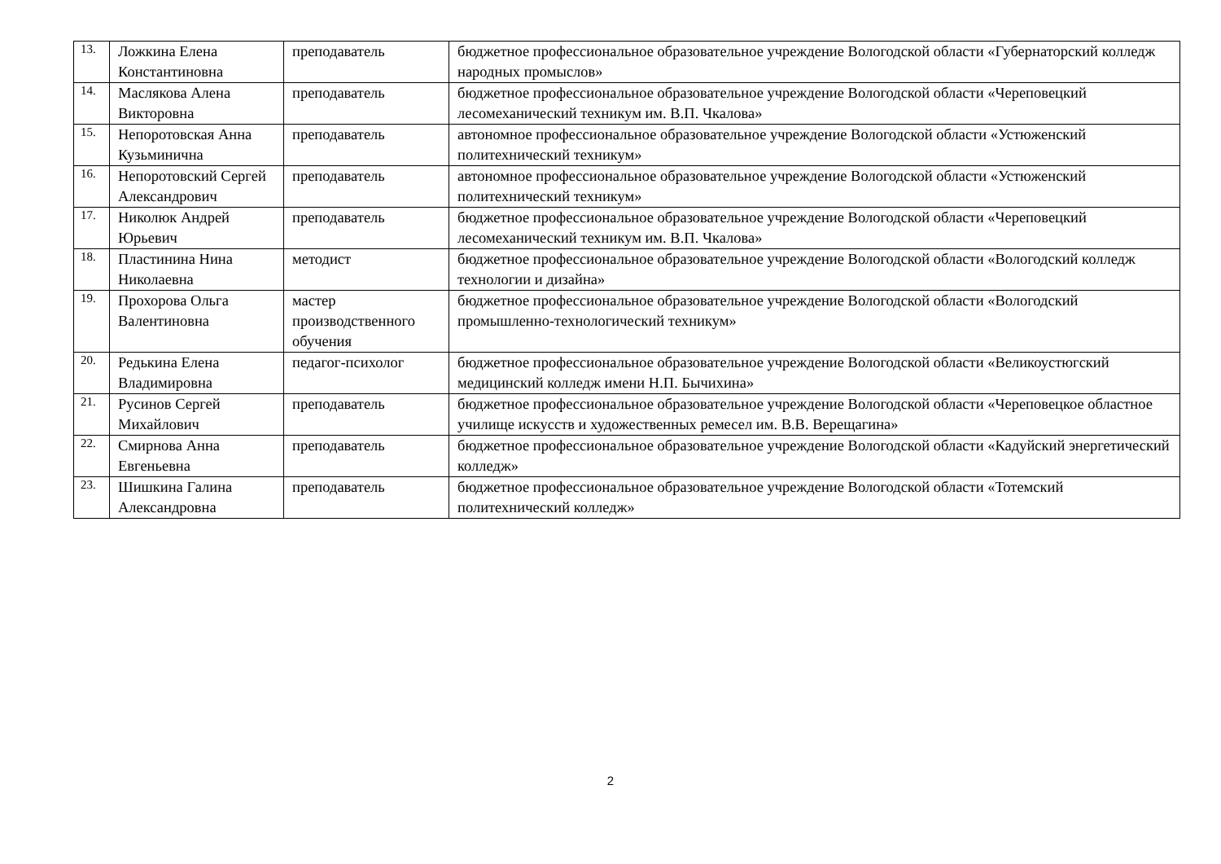| 13. | Ложкина Елена Константиновна | преподаватель | бюджетное профессиональное образовательное учреждение Вологодской области «Губернаторский колледж народных промыслов» |
| 14. | Маслякова Алена Викторовна | преподаватель | бюджетное профессиональное образовательное учреждение Вологодской области «Череповецкий лесомеханический техникум им. В.П. Чкалова» |
| 15. | Непоротовская Анна Кузьминична | преподаватель | автономное профессиональное образовательное учреждение Вологодской области «Устюженский политехнический техникум» |
| 16. | Непоротовский Сергей Александрович | преподаватель | автономное профессиональное образовательное учреждение Вологодской области «Устюженский политехнический техникум» |
| 17. | Николюк Андрей Юрьевич | преподаватель | бюджетное профессиональное образовательное учреждение Вологодской области «Череповецкий лесомеханический техникум им. В.П. Чкалова» |
| 18. | Пластинина Нина Николаевна | методист | бюджетное профессиональное образовательное учреждение Вологодской области «Вологодский колледж технологии и дизайна» |
| 19. | Прохорова Ольга Валентиновна | мастер производственного обучения | бюджетное профессиональное образовательное учреждение Вологодской области «Вологодский промышленно-технологический техникум» |
| 20. | Редькина Елена Владимировна | педагог-психолог | бюджетное профессиональное образовательное учреждение Вологодской области «Великоустюгский медицинский колледж имени Н.П. Бычихина» |
| 21. | Русинов Сергей Михайлович | преподаватель | бюджетное профессиональное образовательное учреждение Вологодской области «Череповецкое областное училище искусств и художественных ремесел им. В.В. Верещагина» |
| 22. | Смирнова Анна Евгеньевна | преподаватель | бюджетное профессиональное образовательное учреждение Вологодской области «Кадуйский энергетический колледж» |
| 23. | Шишкина Галина Александровна | преподаватель | бюджетное профессиональное образовательное учреждение Вологодской области «Тотемский политехнический колледж» |
2